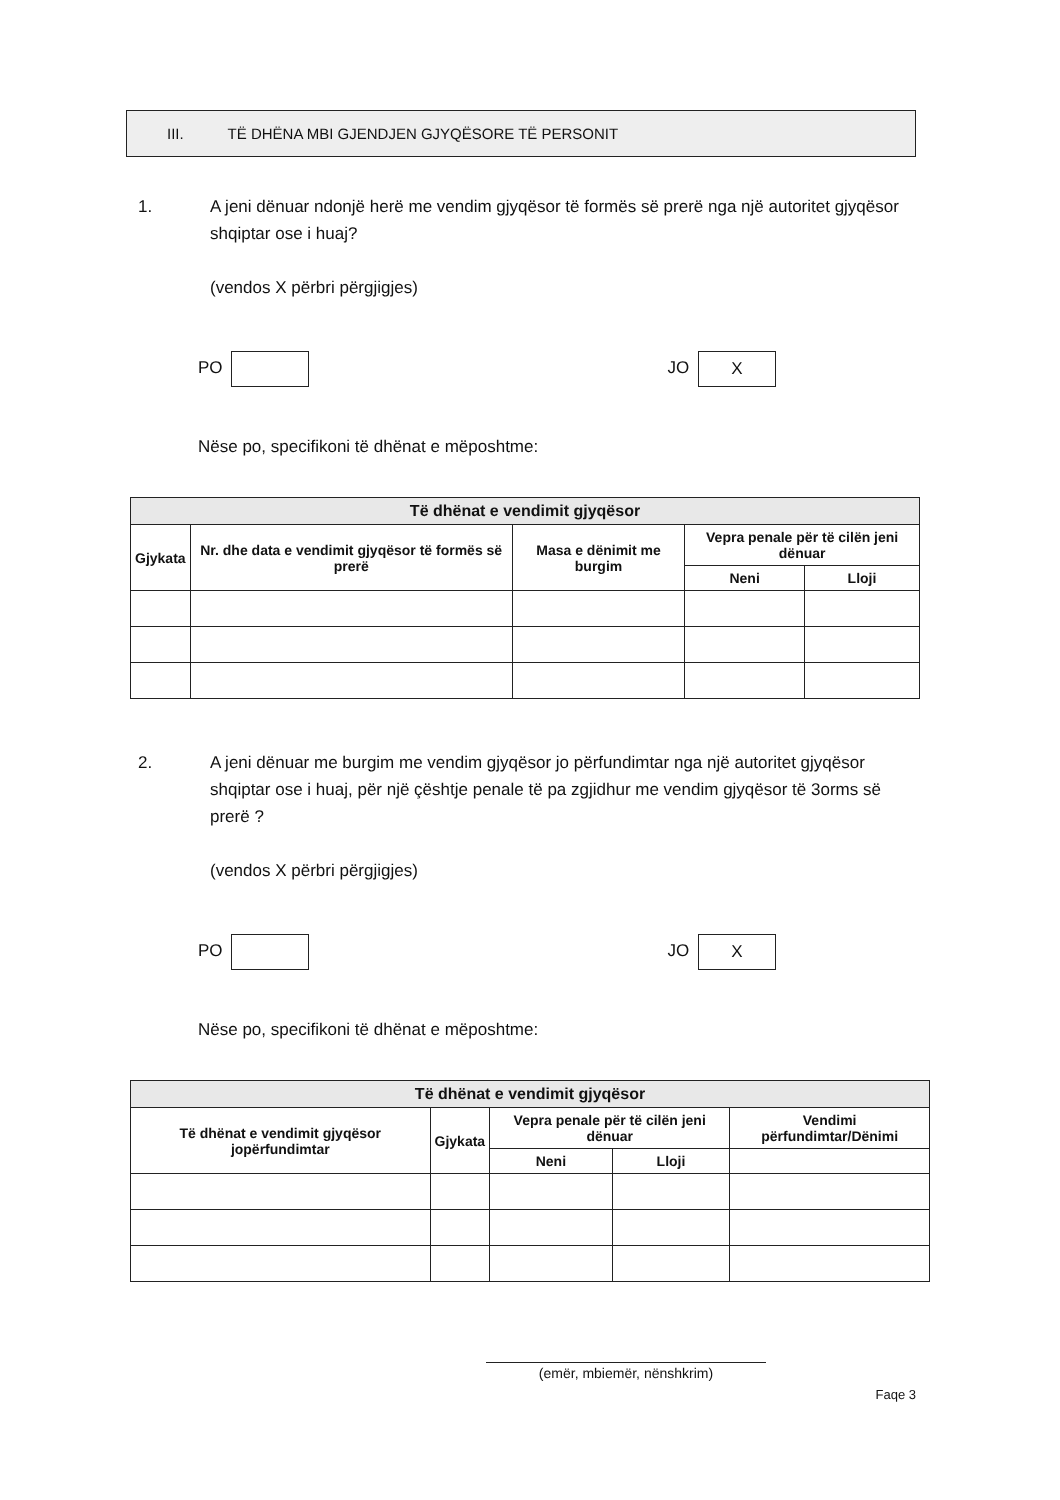III. TË DHËNA MBI GJENDJEN GJYQËSORE TË PERSONIT
1. A jeni dënuar ndonjë herë me vendim gjyqësor të formës së prerë nga një autoritet gjyqësor shqiptar ose i huaj?
(vendos X përbri përgjigjes)
PO JO X
Nëse po, specifikoni të dhënat e mëposhtme:
| Të dhënat e vendimit gjyqësor | | | | |
| --- | --- | --- | --- | --- |
| Gjykata | Nr. dhe data e vendimit gjyqësor të formës së prerë | Masa e dënimit me burgim | Vepra penale për të cilën jeni dënuar | |
| | | | Neni | Lloji |
2. A jeni dënuar me burgim me vendim gjyqësor jo përfundimtar nga një autoritet gjyqësor shqiptar ose i huaj, për një çështje penale të pa zgjidhur me vendim gjyqësor të 3orms së prerë ?
(vendos X përbri përgjigjes)
PO JO X
Nëse po, specifikoni të dhënat e mëposhtme:
| Të dhënat e vendimit gjyqësor | | | | |
| --- | --- | --- | --- | --- |
| Të dhënat e vendimit gjyqësor jopërfundimtar | Gjykata | Vepra penale për të cilën jeni dënuar | | Vendimi përfundimtar/Dënimi |
| | | Neni | Lloji | |
(emër, mbiemër, nënshkrim)
Faqe 3